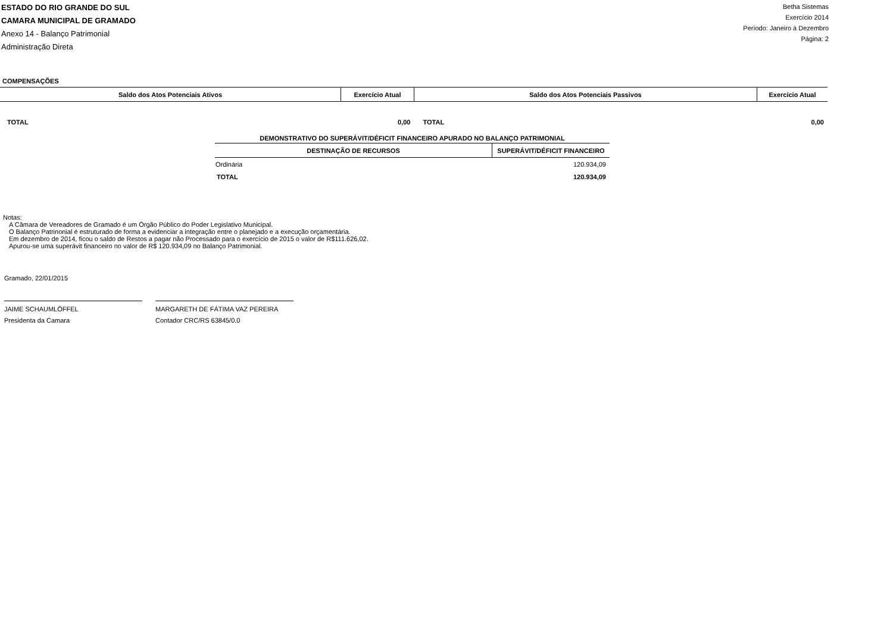ESTADO DO RIO GRANDE DO SUL
CAMARA MUNICIPAL DE GRAMADO
Anexo 14 - Balanço Patrimonial
Administração Direta
Betha Sistemas
Exercício 2014
Período: Janeiro à Dezembro
Página: 2
COMPENSAÇÕES
| Saldo dos Atos Potenciais Ativos | Exercício Atual | Saldo dos Atos Potenciais Passivos | Exercício Atual |
| --- | --- | --- | --- |
| TOTAL | 0,00 | TOTAL | 0,00 |
DEMONSTRATIVO DO SUPERÁVIT/DÉFICIT FINANCEIRO APURADO NO BALANÇO PATRIMONIAL
| DESTINAÇÃO DE RECURSOS | SUPERÁVIT/DÉFICIT FINANCEIRO |
| --- | --- |
| Ordinária | 120.934,09 |
| TOTAL | 120.934,09 |
Notas:
A Câmara de Vereadores de Gramado é um Órgão Público do Poder Legislativo Municipal.
O Balanço Patrinonial é estruturado de forma a evidenciar a integração entre o planejado e a execução orçamentária.
Em dezembro de 2014, ficou o saldo de Restos a pagar não Processado para o exercício de 2015 o valor de R$111.626,02.
Apurou-se uma superávit financeiro no valor de R$ 120.934,09 no Balanço Patrimonial.
Gramado, 22/01/2015
JAIME SCHAUMLÖFFEL
Presidenta da Camara
MARGARETH DE FÁTIMA VAZ PEREIRA
Contador CRC/RS 63845/0.0